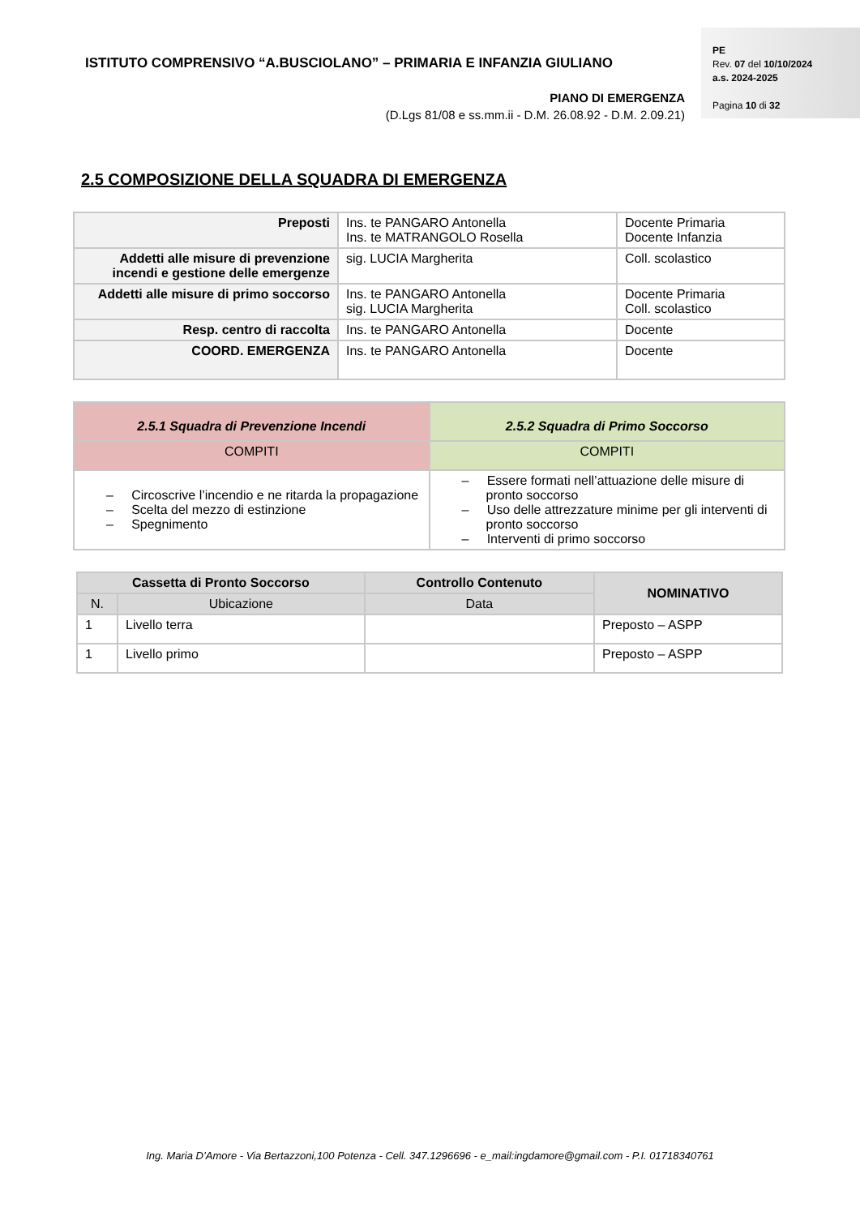ISTITUTO COMPRENSIVO “A.BUSCIOLANO” – PRIMARIA E INFANZIA GIULIANO
PIANO DI EMERGENZA
(D.Lgs 81/08 e ss.mm.ii - D.M. 26.08.92 - D.M. 2.09.21)
PE
Rev. 07 del 10/10/2024
a.s. 2024-2025
Pagina 10 di 32
2.5 COMPOSIZIONE DELLA SQUADRA DI EMERGENZA
| Preposti | Ins. te PANGARO Antonella Ins. te MATRANGOLO Rosella | Docente Primaria Docente Infanzia |
| Addetti alle misure di prevenzione incendi e gestione delle emergenze | sig. LUCIA Margherita | Coll. scolastico |
| Addetti alle misure di primo soccorso | Ins. te PANGARO Antonella sig. LUCIA Margherita | Docente Primaria Coll. scolastico |
| Resp. centro di raccolta | Ins. te PANGARO Antonella | Docente |
| COORD. EMERGENZA | Ins. te PANGARO Antonella | Docente |
| 2.5.1 Squadra di Prevenzione Incendi | 2.5.2 Squadra di Primo Soccorso |
| --- | --- |
| COMPITI | COMPITI |
| – Circoscrive l’incendio e ne ritarda la propagazione – Scelta del mezzo di estinzione – Spegnimento | – Essere formati nell’attuazione delle misure di pronto soccorso – Uso delle attrezzature minime per gli interventi di pronto soccorso – Interventi di primo soccorso |
| Cassetta di Pronto Soccorso | | Controllo Contenuto | NOMINATIVO |
| --- | --- | --- | --- |
| N. | Ubicazione | Data | |
| 1 | Livello terra | | Preposto – ASPP |
| 1 | Livello primo | | Preposto – ASPP |
Ing. Maria D’Amore - Via Bertazzoni,100 Potenza - Cell. 347.1296696 - e_mail:ingdamore@gmail.com - P.I. 01718340761